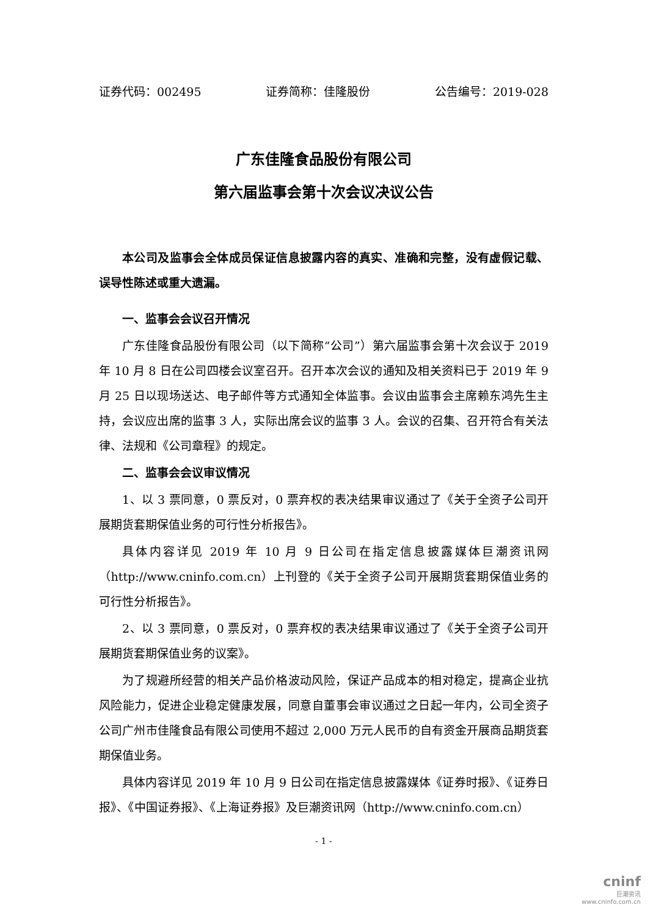证券代码：002495 证券简称：佳隆股份 公告编号：2019-028
广东佳隆食品股份有限公司
第六届监事会第十次会议决议公告
本公司及监事会全体成员保证信息披露内容的真实、准确和完整，没有虚假记载、误导性陈述或重大遗漏。
一、监事会会议召开情况
广东佳隆食品股份有限公司（以下简称“公司”）第六届监事会第十次会议于 2019 年 10 月 8 日在公司四楼会议室召开。召开本次会议的通知及相关资料已于 2019 年 9 月 25 日以现场送达、电子邮件等方式通知全体监事。会议由监事会主席赖东鸿先生主持，会议应出席的监事 3 人，实际出席会议的监事 3 人。会议的召集、召开符合有关法律、法规和《公司章程》的规定。
二、监事会会议审议情况
1、以 3 票同意，0 票反对，0 票弃权的表决结果审议通过了《关于全资子公司开展期货套期保值业务的可行性分析报告》。
具体内容详见 2019 年 10 月 9 日公司在指定信息披露媒体巨潮资讯网（http://www.cninfo.com.cn）上刊登的《关于全资子公司开展期货套期保值业务的可行性分析报告》。
2、以 3 票同意，0 票反对，0 票弃权的表决结果审议通过了《关于全资子公司开展期货套期保值业务的议案》。
为了规避所经营的相关产品价格波动风险，保证产品成本的相对稳定，提高企业抗风险能力，促进企业稳定健康发展，同意自董事会审议通过之日起一年内，公司全资子公司广州市佳隆食品有限公司使用不超过 2,000 万元人民币的自有资金开展商品期货套期保值业务。
具体内容详见 2019 年 10 月 9 日公司在指定信息披露媒体《证券时报》、《证券日报》、《中国证券报》、《上海证券报》及巨潮资讯网（http://www.cninfo.com.cn）
- 1 -
cninf
巨潮资讯
www.cninfo.com.cn